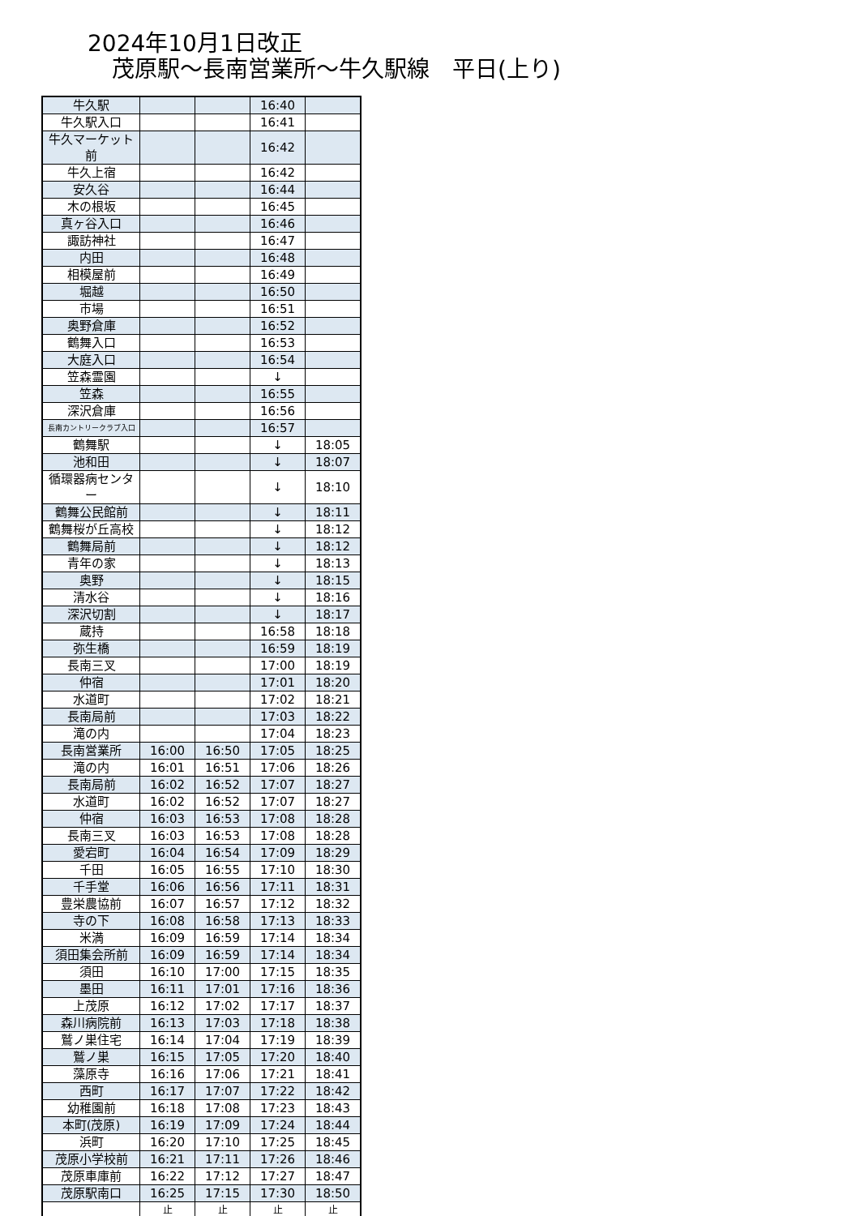2024年10月1日改正
茂原駅～長南営業所～牛久駅線　平日(上り)
| 牛久駅 | | | 16:40 | |
| 牛久駅入口 | | | 16:41 | |
| 牛久マーケット前 | | | 16:42 | |
| 牛久上宿 | | | 16:42 | |
| 安久谷 | | | 16:44 | |
| 木の根坂 | | | 16:45 | |
| 真ヶ谷入口 | | | 16:46 | |
| 諏訪神社 | | | 16:47 | |
| 内田 | | | 16:48 | |
| 相模屋前 | | | 16:49 | |
| 堀越 | | | 16:50 | |
| 市場 | | | 16:51 | |
| 奥野倉庫 | | | 16:52 | |
| 鶴舞入口 | | | 16:53 | |
| 大庭入口 | | | 16:54 | |
| 笠森霊園 | | | ↓ | |
| 笠森 | | | 16:55 | |
| 深沢倉庫 | | | 16:56 | |
| 長南カントリークラブ入口 | | | 16:57 | |
| 鶴舞駅 | | | ↓ | 18:05 |
| 池和田 | | | ↓ | 18:07 |
| 循環器病センター | | | ↓ | 18:10 |
| 鶴舞公民館前 | | | ↓ | 18:11 |
| 鶴舞桜が丘高校 | | | ↓ | 18:12 |
| 鶴舞局前 | | | ↓ | 18:12 |
| 青年の家 | | | ↓ | 18:13 |
| 奥野 | | | ↓ | 18:15 |
| 清水谷 | | | ↓ | 18:16 |
| 深沢切割 | | | ↓ | 18:17 |
| 蔵持 | | | 16:58 | 18:18 |
| 弥生橋 | | | 16:59 | 18:19 |
| 長南三叉 | | | 17:00 | 18:19 |
| 仲宿 | | | 17:01 | 18:20 |
| 水道町 | | | 17:02 | 18:21 |
| 長南局前 | | | 17:03 | 18:22 |
| 滝の内 | | | 17:04 | 18:23 |
| 長南営業所 | 16:00 | 16:50 | 17:05 | 18:25 |
| 滝の内 | 16:01 | 16:51 | 17:06 | 18:26 |
| 長南局前 | 16:02 | 16:52 | 17:07 | 18:27 |
| 水道町 | 16:02 | 16:52 | 17:07 | 18:27 |
| 仲宿 | 16:03 | 16:53 | 17:08 | 18:28 |
| 長南三叉 | 16:03 | 16:53 | 17:08 | 18:28 |
| 愛宕町 | 16:04 | 16:54 | 17:09 | 18:29 |
| 千田 | 16:05 | 16:55 | 17:10 | 18:30 |
| 千手堂 | 16:06 | 16:56 | 17:11 | 18:31 |
| 豊栄農協前 | 16:07 | 16:57 | 17:12 | 18:32 |
| 寺の下 | 16:08 | 16:58 | 17:13 | 18:33 |
| 米満 | 16:09 | 16:59 | 17:14 | 18:34 |
| 須田集会所前 | 16:09 | 16:59 | 17:14 | 18:34 |
| 須田 | 16:10 | 17:00 | 17:15 | 18:35 |
| 墨田 | 16:11 | 17:01 | 17:16 | 18:36 |
| 上茂原 | 16:12 | 17:02 | 17:17 | 18:37 |
| 森川病院前 | 16:13 | 17:03 | 17:18 | 18:38 |
| 鷲ノ巣住宅 | 16:14 | 17:04 | 17:19 | 18:39 |
| 鷲ノ巣 | 16:15 | 17:05 | 17:20 | 18:40 |
| 藻原寺 | 16:16 | 17:06 | 17:21 | 18:41 |
| 西町 | 16:17 | 17:07 | 17:22 | 18:42 |
| 幼稚園前 | 16:18 | 17:08 | 17:23 | 18:43 |
| 本町(茂原) | 16:19 | 17:09 | 17:24 | 18:44 |
| 浜町 | 16:20 | 17:10 | 17:25 | 18:45 |
| 茂原小学校前 | 16:21 | 17:11 | 17:26 | 18:46 |
| 茂原車庫前 | 16:22 | 17:12 | 17:27 | 18:47 |
| 茂原駅南口 | 16:25 | 17:15 | 17:30 | 18:50 |
| | 止 | 止 | 止 | 止 |